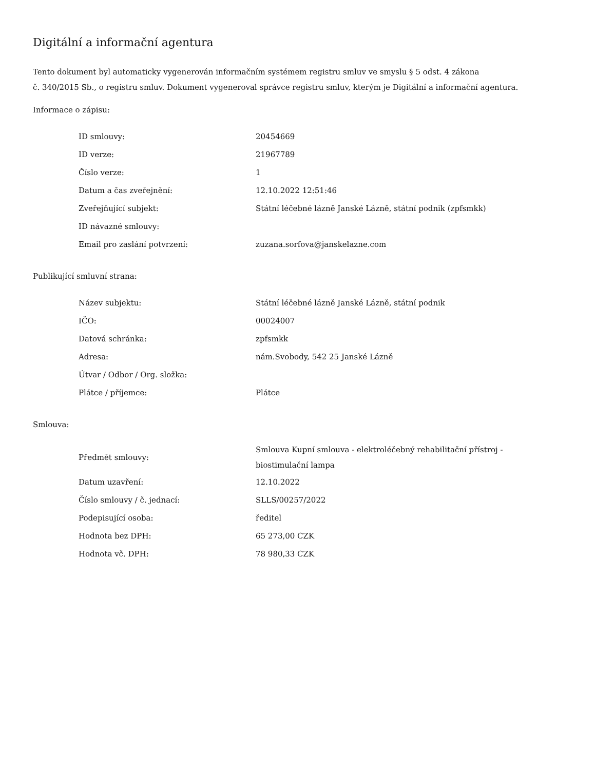Digitální a informační agentura
Tento dokument byl automaticky vygenerován informačním systémem registru smluv ve smyslu § 5 odst. 4 zákona
č. 340/2015 Sb., o registru smluv. Dokument vygeneroval správce registru smluv, kterým je Digitální a informační agentura.
Informace o zápisu:
| ID smlouvy: | 20454669 |
| ID verze: | 21967789 |
| Číslo verze: | 1 |
| Datum a čas zveřejnění: | 12.10.2022 12:51:46 |
| Zveřejňující subjekt: | Státní léčebné lázně Janské Lázně, státní podnik (zpfsmkk) |
| ID návazné smlouvy: | |
| Email pro zaslání potvrzení: | zuzana.sorfova@janskelazne.com |
Publikující smluvní strana:
| Název subjektu: | Státní léčebné lázně Janské Lázně, státní podnik |
| IČO: | 00024007 |
| Datová schránka: | zpfsmkk |
| Adresa: | nám.Svobody, 542 25 Janské Lázně |
| Útvar / Odbor / Org. složka: | |
| Plátce / příjemce: | Plátce |
Smlouva:
| Předmět smlouvy: | Smlouva Kupní smlouva - elektroléčebný rehabilitační přístroj - biostimulační lampa |
| Datum uzavření: | 12.10.2022 |
| Číslo smlouvy / č. jednací: | SLLS/00257/2022 |
| Podepisující osoba: | ředitel |
| Hodnota bez DPH: | 65 273,00 CZK |
| Hodnota vč. DPH: | 78 980,33 CZK |